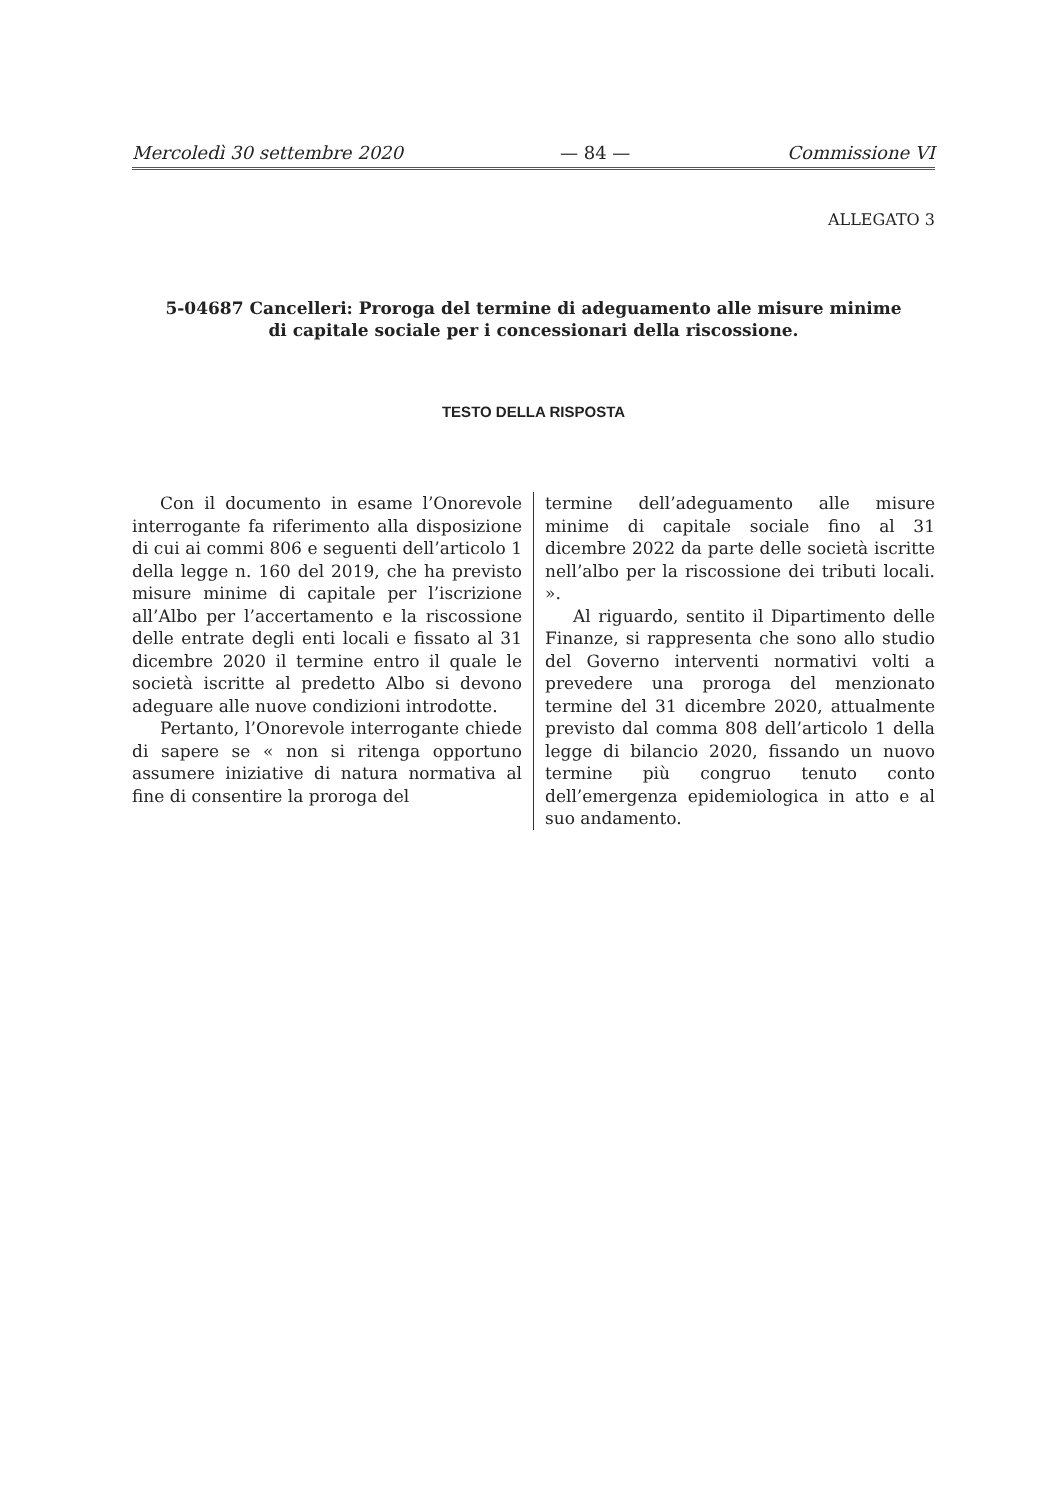Mercoledì 30 settembre 2020 — 84 — Commissione VI
ALLEGATO 3
5-04687 Cancelleri: Proroga del termine di adeguamento alle misure minime di capitale sociale per i concessionari della riscossione.
TESTO DELLA RISPOSTA
Con il documento in esame l’Onorevole interrogante fa riferimento alla disposizione di cui ai commi 806 e seguenti dell’articolo 1 della legge n. 160 del 2019, che ha previsto misure minime di capitale per l’iscrizione all’Albo per l’accertamento e la riscossione delle entrate degli enti locali e fissato al 31 dicembre 2020 il termine entro il quale le società iscritte al predetto Albo si devono adeguare alle nuove condizioni introdotte.
Pertanto, l’Onorevole interrogante chiede di sapere se « non si ritenga opportuno assumere iniziative di natura normativa al fine di consentire la proroga del
termine dell’adeguamento alle misure minime di capitale sociale fino al 31 dicembre 2022 da parte delle società iscritte nell’albo per la riscossione dei tributi locali. ».
Al riguardo, sentito il Dipartimento delle Finanze, si rappresenta che sono allo studio del Governo interventi normativi volti a prevedere una proroga del menzionato termine del 31 dicembre 2020, attualmente previsto dal comma 808 dell’articolo 1 della legge di bilancio 2020, fissando un nuovo termine più congruo tenuto conto dell’emergenza epidemiologica in atto e al suo andamento.